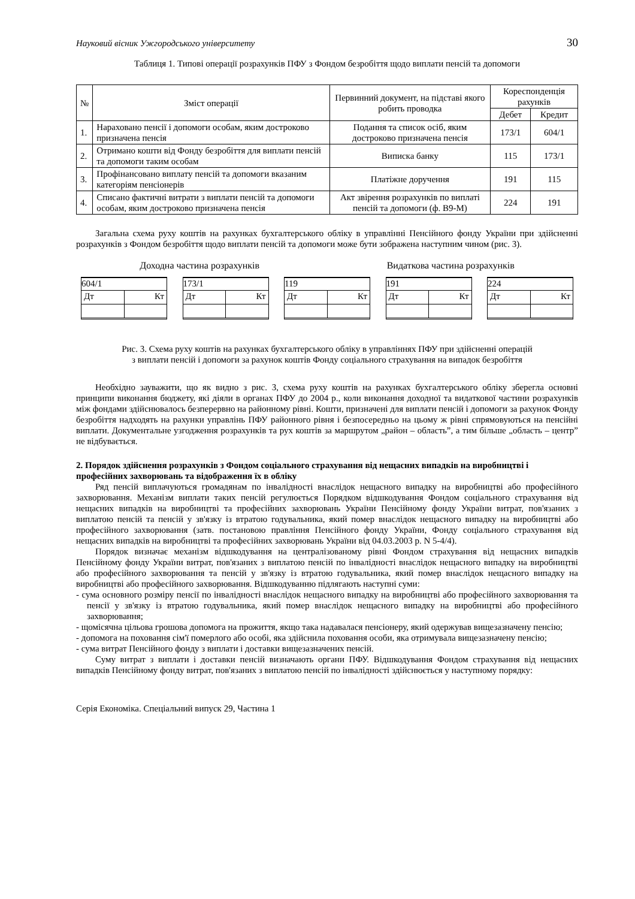Науковий вісник Ужгородського університету 30
Таблиця 1. Типові операції розрахунків ПФУ з Фондом безробіття щодо виплати пенсій та допомоги
| № | Зміст операції | Первинний документ, на підставі якого робить проводка | Кореспонденція рахунків | |
| --- | --- | --- | --- | --- |
| | | | Дебет | Кредит |
| 1. | Нараховано пенсії і допомоги особам, яким достроково призначена пенсія | Подання та список осіб, яким достроково призначена пенсія | 173/1 | 604/1 |
| 2. | Отримано кошти від Фонду безробіття для виплати пенсій та допомоги таким особам | Виписка банку | 115 | 173/1 |
| 3. | Профінансовано виплату пенсій та допомоги вказаним категоріям пенсіонерів | Платіжне доручення | 191 | 115 |
| 4. | Списано фактичні витрати з виплати пенсій та допомоги особам, яким достроково призначена пенсія | Акт звірення розрахунків по виплаті пенсій та допомоги (ф. В9-М) | 224 | 191 |
Загальна схема руху коштів на рахунках бухгалтерського обліку в управлінні Пенсійного фонду України при здійсненні розрахунків з Фондом безробіття щодо виплати пенсій та допомоги може бути зображена наступним чином (рис. 3).
Доходна частина розрахунків Видаткова частина розрахунків
604/1
Дт Кт
173/1
Дт Кт
119
Дт Кт
191
Дт Кт
224
Дт Кт
Рис. 3. Схема руху коштів на рахунках бухгалтерського обліку в управліннях ПФУ при здійсненні операцій
з виплати пенсій і допомоги за рахунок коштів Фонду соціального страхування на випадок безробіття
Необхідно зауважити, що як видно з рис. 3, схема руху коштів на рахунках бухгалтерського обліку зберегла основні принципи виконання бюджету, які діяли в органах ПФУ до 2004 р., коли виконання доходної та видаткової частини розрахунків між фондами здійснювалось безперервно на районному рівні. Кошти, призначені для виплати пенсій і допомоги за рахунок Фонду безробіття надходять на рахунки управлінь ПФУ районного рівня і безпосередньо на цьому ж рівні спрямовуються на пенсійні виплати. Документальне узгодження розрахунків та рух коштів за маршрутом „район – область”, а тим більше „область – центр” не відбувається.
2. Порядок здійснення розрахунків з Фондом соціального страхування від нещасних випадків на виробництві і професійних захворювань та відображення їх в обліку
Ряд пенсій виплачуються громадянам по інвалідності внаслідок нещасного випадку на виробництві або професійного захворювання. Механізм виплати таких пенсій регулюється Порядком відшкодування Фондом соціального страхування від нещасних випадків на виробництві та професійних захворювань України Пенсійному фонду України витрат, пов'язаних з виплатою пенсій та пенсій у зв'язку із втратою годувальника, який помер внаслідок нещасного випадку на виробництві або професійного захворювання (затв. постановою правління Пенсійного фонду України, Фонду соціального страхування від нещасних випадків на виробництві та професійних захворювань України від 04.03.2003 р. N 5-4/4).
Порядок визначає механізм відшкодування на централізованому рівні Фондом страхування від нещасних випадків Пенсійному фонду України витрат, пов'язаних з виплатою пенсій по інвалідності внаслідок нещасного випадку на виробництві або професійного захворювання та пенсій у зв'язку із втратою годувальника, який помер внаслідок нещасного випадку на виробництві або професійного захворювання. Відшкодуванню підлягають наступні суми:
- сума основного розміру пенсії по інвалідності внаслідок нещасного випадку на виробництві або професійного захворювання та пенсії у зв'язку із втратою годувальника, який помер внаслідок нещасного випадку на виробництві або професійного захворювання;
- щомісячна цільова грошова допомога на прожиття, якщо така надавалася пенсіонеру, який одержував вищезазначену пенсію;
- допомога на поховання сім'ї померлого або особі, яка здійснила поховання особи, яка отримувала вищезазначену пенсію;
- сума витрат Пенсійного фонду з виплати і доставки вищезазначених пенсій.
Суму витрат з виплати і доставки пенсій визначають органи ПФУ. Відшкодування Фондом страхування від нещасних випадків Пенсійному фонду витрат, пов'язаних з виплатою пенсій по інвалідності здійснюється у наступному порядку:
Серія Економіка. Спеціальний випуск 29, Частина 1